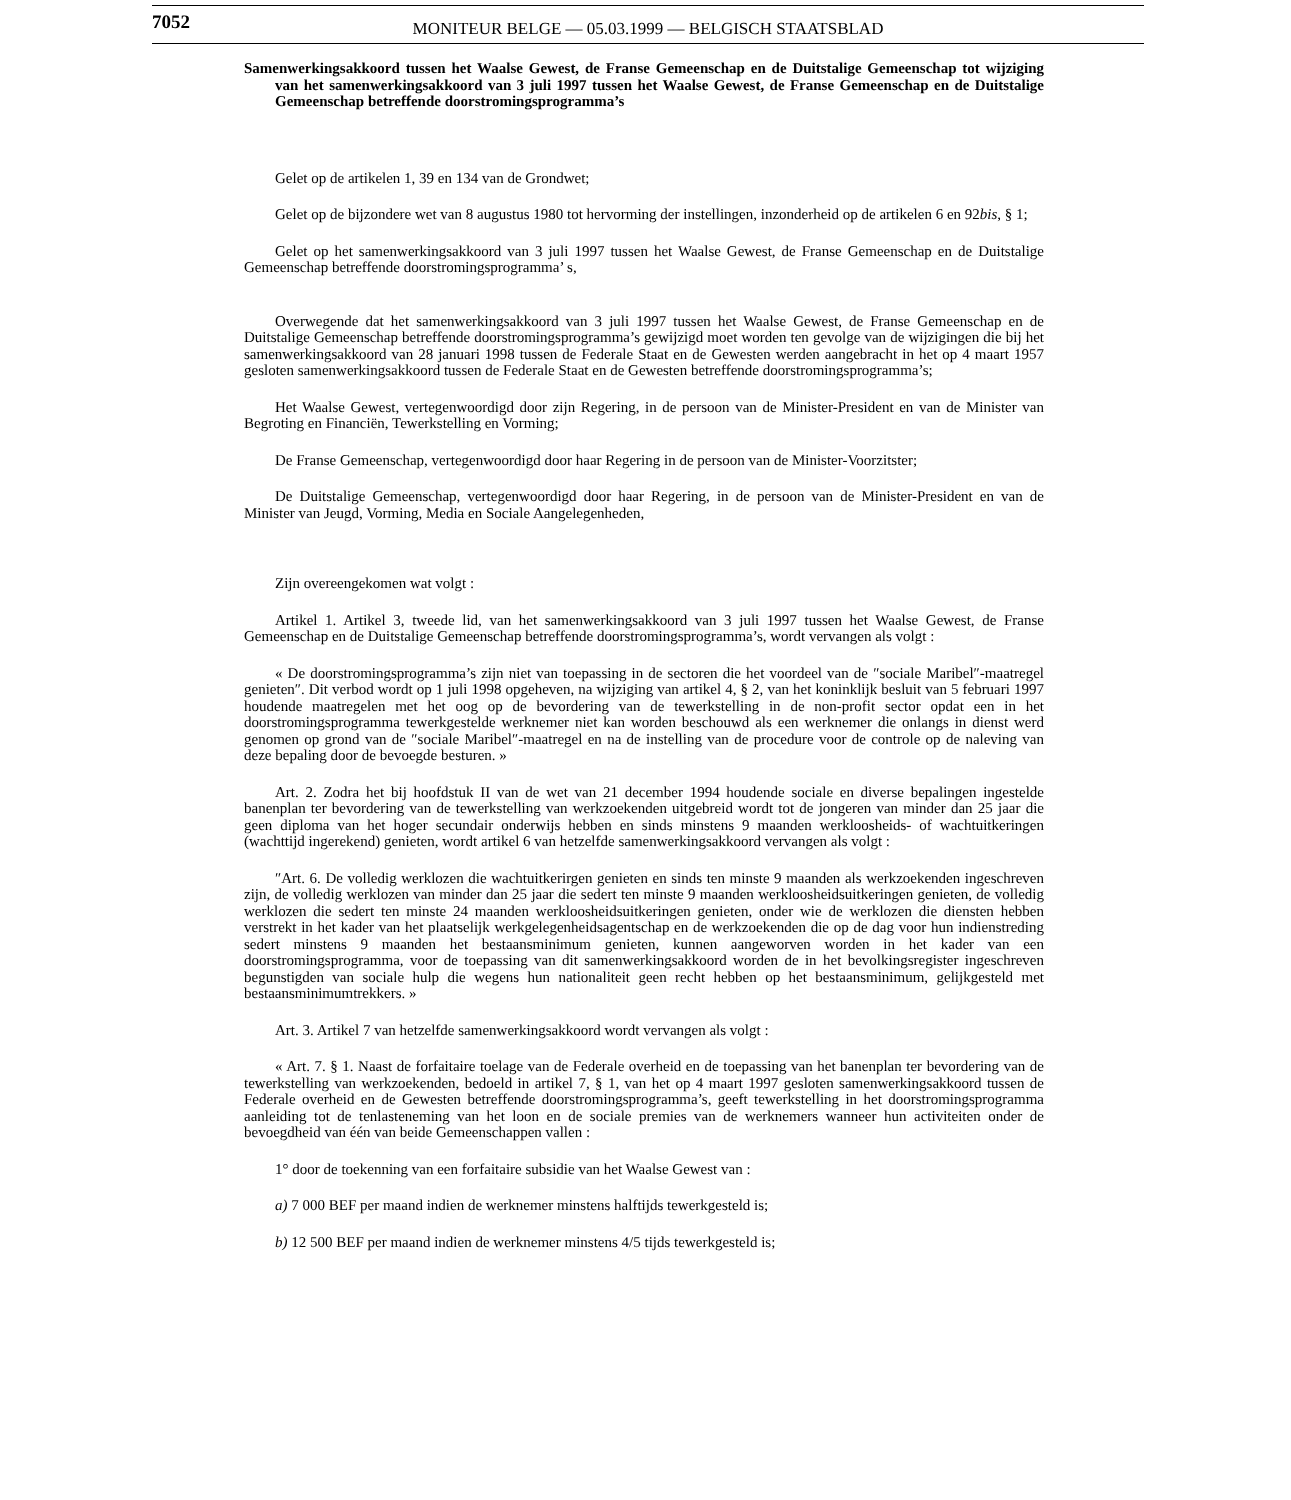7052 MONITEUR BELGE — 05.03.1999 — BELGISCH STAATSBLAD
Samenwerkingsakkoord tussen het Waalse Gewest, de Franse Gemeenschap en de Duitstalige Gemeenschap tot wijziging van het samenwerkingsakkoord van 3 juli 1997 tussen het Waalse Gewest, de Franse Gemeenschap en de Duitstalige Gemeenschap betreffende doorstromingsprogramma’s
Gelet op de artikelen 1, 39 en 134 van de Grondwet;
Gelet op de bijzondere wet van 8 augustus 1980 tot hervorming der instellingen, inzonderheid op de artikelen 6 en 92bis, § 1;
Gelet op het samenwerkingsakkoord van 3 juli 1997 tussen het Waalse Gewest, de Franse Gemeenschap en de Duitstalige Gemeenschap betreffende doorstromingsprogramma’ s,
Overwegende dat het samenwerkingsakkoord van 3 juli 1997 tussen het Waalse Gewest, de Franse Gemeenschap en de Duitstalige Gemeenschap betreffende doorstromingsprogramma’s gewijzigd moet worden ten gevolge van de wijzigingen die bij het samenwerkingsakkoord van 28 januari 1998 tussen de Federale Staat en de Gewesten werden aangebracht in het op 4 maart 1957 gesloten samenwerkingsakkoord tussen de Federale Staat en de Gewesten betreffende doorstromingsprogramma’s;
Het Waalse Gewest, vertegenwoordigd door zijn Regering, in de persoon van de Minister-President en van de Minister van Begroting en Financiën, Tewerkstelling en Vorming;
De Franse Gemeenschap, vertegenwoordigd door haar Regering in de persoon van de Minister-Voorzitster;
De Duitstalige Gemeenschap, vertegenwoordigd door haar Regering, in de persoon van de Minister-President en van de Minister van Jeugd, Vorming, Media en Sociale Aangelegenheden,
Zijn overeengekomen wat volgt :
Artikel 1. Artikel 3, tweede lid, van het samenwerkingsakkoord van 3 juli 1997 tussen het Waalse Gewest, de Franse Gemeenschap en de Duitstalige Gemeenschap betreffende doorstromingsprogramma’s, wordt vervangen als volgt :
« De doorstromingsprogramma’s zijn niet van toepassing in de sectoren die het voordeel van de ″sociale Maribel″-maatregel genieten″. Dit verbod wordt op 1 juli 1998 opgeheven, na wijziging van artikel 4, § 2, van het koninklijk besluit van 5 februari 1997 houdende maatregelen met het oog op de bevordering van de tewerkstelling in de non-profit sector opdat een in het doorstromingsprogramma tewerkgestelde werknemer niet kan worden beschouwd als een werknemer die onlangs in dienst werd genomen op grond van de ″sociale Maribel″-maatregel en na de instelling van de procedure voor de controle op de naleving van deze bepaling door de bevoegde besturen. »
Art. 2. Zodra het bij hoofdstuk II van de wet van 21 december 1994 houdende sociale en diverse bepalingen ingestelde banenplan ter bevordering van de tewerkstelling van werkzoekenden uitgebreid wordt tot de jongeren van minder dan 25 jaar die geen diploma van het hoger secundair onderwijs hebben en sinds minstens 9 maanden werkloosheids- of wachtuitkeringen (wachttijd ingerekend) genieten, wordt artikel 6 van hetzelfde samenwerkingsakkoord vervangen als volgt :
″Art. 6. De volledig werklozen die wachtuitkerirgen genieten en sinds ten minste 9 maanden als werkzoekenden ingeschreven zijn, de volledig werklozen van minder dan 25 jaar die sedert ten minste 9 maanden werkloosheidsuitkeringen genieten, de volledig werklozen die sedert ten minste 24 maanden werkloosheidsuitkeringen genieten, onder wie de werklozen die diensten hebben verstrekt in het kader van het plaatselijk werkgelegenheidsagentschap en de werkzoekenden die op de dag voor hun indienstreding sedert minstens 9 maanden het bestaansminimum genieten, kunnen aangeworven worden in het kader van een doorstromingsprogramma, voor de toepassing van dit samenwerkingsakkoord worden de in het bevolkingsregister ingeschreven begunstigden van sociale hulp die wegens hun nationaliteit geen recht hebben op het bestaansminimum, gelijkgesteld met bestaansminimumtrekkers. »
Art. 3. Artikel 7 van hetzelfde samenwerkingsakkoord wordt vervangen als volgt :
« Art. 7. § 1. Naast de forfaitaire toelage van de Federale overheid en de toepassing van het banenplan ter bevordering van de tewerkstelling van werkzoekenden, bedoeld in artikel 7, § 1, van het op 4 maart 1997 gesloten samenwerkingsakkoord tussen de Federale overheid en de Gewesten betreffende doorstromingsprogramma’s, geeft tewerkstelling in het doorstromingsprogramma aanleiding tot de tenlasteneming van het loon en de sociale premies van de werknemers wanneer hun activiteiten onder de bevoegdheid van één van beide Gemeenschappen vallen :
1° door de toekenning van een forfaitaire subsidie van het Waalse Gewest van :
a) 7 000 BEF per maand indien de werknemer minstens halftijds tewerkgesteld is;
b) 12 500 BEF per maand indien de werknemer minstens 4/5 tijds tewerkgesteld is;